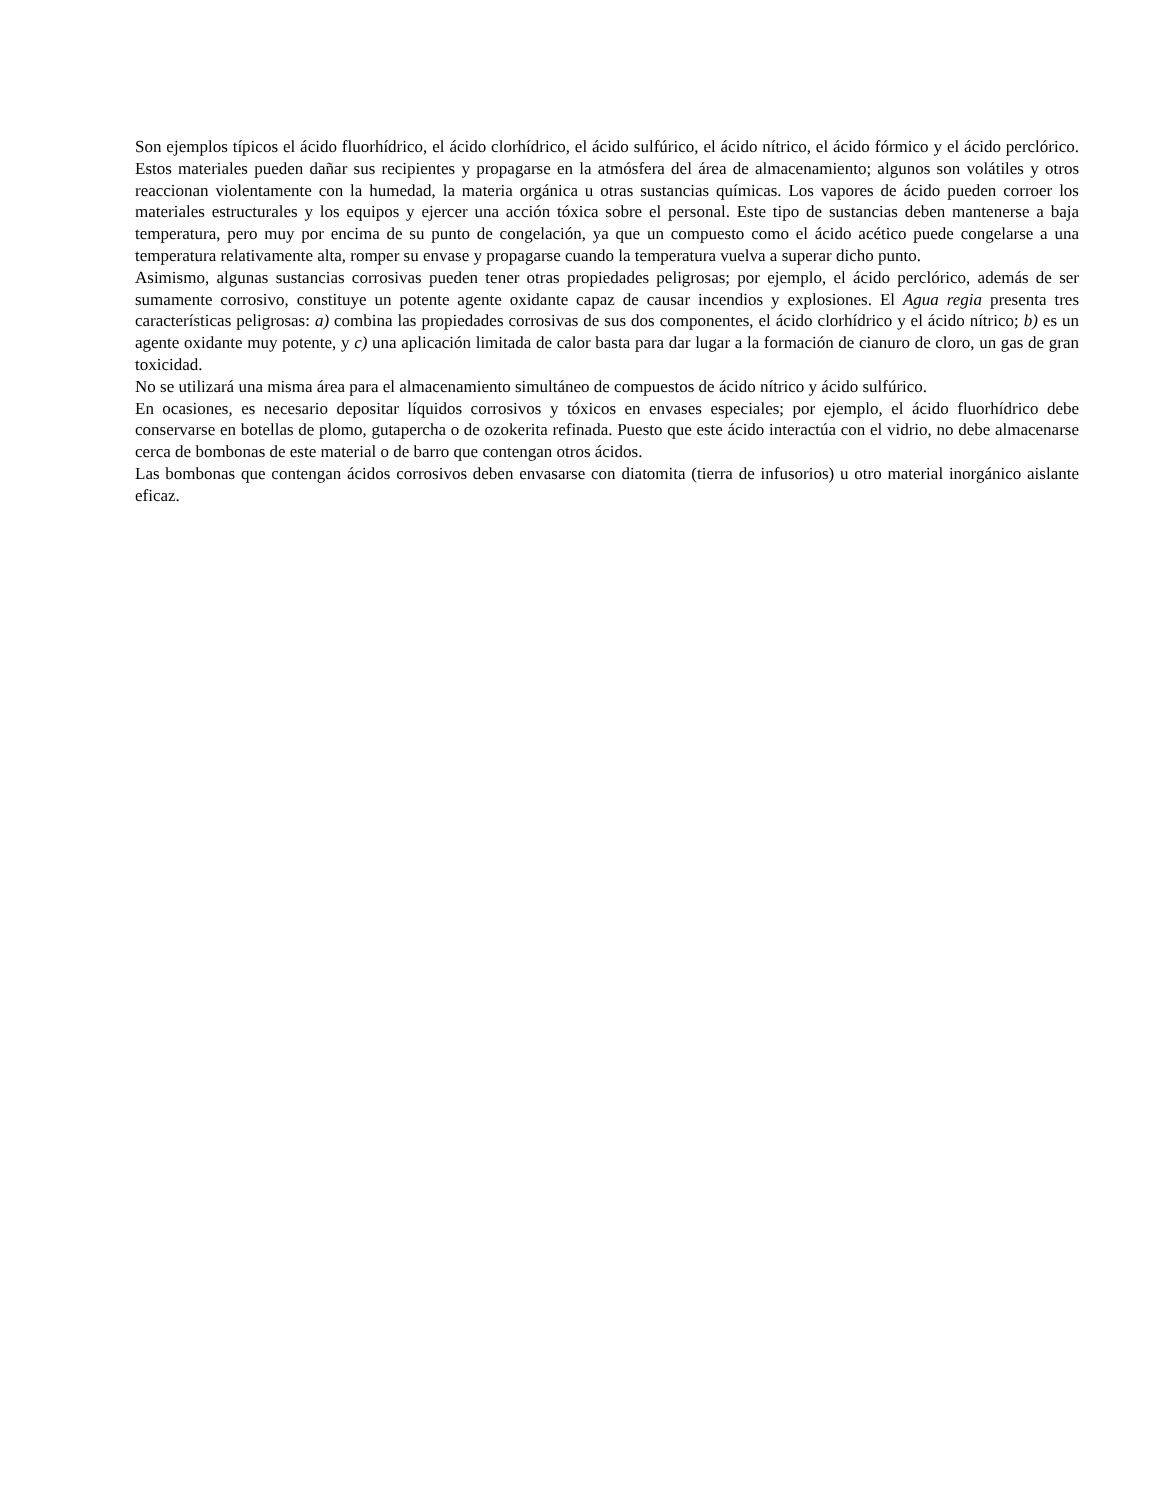Son ejemplos típicos el ácido fluorhídrico, el ácido clorhídrico, el ácido sulfúrico, el ácido nítrico, el ácido fórmico y el ácido perclórico. Estos materiales pueden dañar sus recipientes y propagarse en la atmósfera del área de almacenamiento; algunos son volátiles y otros reaccionan violentamente con la humedad, la materia orgánica u otras sustancias químicas. Los vapores de ácido pueden corroer los materiales estructurales y los equipos y ejercer una acción tóxica sobre el personal. Este tipo de sustancias deben mantenerse a baja temperatura, pero muy por encima de su punto de congelación, ya que un compuesto como el ácido acético puede congelarse a una temperatura relativamente alta, romper su envase y propagarse cuando la temperatura vuelva a superar dicho punto.
Asimismo, algunas sustancias corrosivas pueden tener otras propiedades peligrosas; por ejemplo, el ácido perclórico, además de ser sumamente corrosivo, constituye un potente agente oxidante capaz de causar incendios y explosiones. El Agua regia presenta tres características peligrosas: a) combina las propiedades corrosivas de sus dos componentes, el ácido clorhídrico y el ácido nítrico; b) es un agente oxidante muy potente, y c) una aplicación limitada de calor basta para dar lugar a la formación de cianuro de cloro, un gas de gran toxicidad.
No se utilizará una misma área para el almacenamiento simultáneo de compuestos de ácido nítrico y ácido sulfúrico.
En ocasiones, es necesario depositar líquidos corrosivos y tóxicos en envases especiales; por ejemplo, el ácido fluorhídrico debe conservarse en botellas de plomo, gutapercha o de ozokerita refinada. Puesto que este ácido interactúa con el vidrio, no debe almacenarse cerca de bombonas de este material o de barro que contengan otros ácidos.
Las bombonas que contengan ácidos corrosivos deben envasarse con diatomita (tierra de infusorios) u otro material inorgánico aislante eficaz.